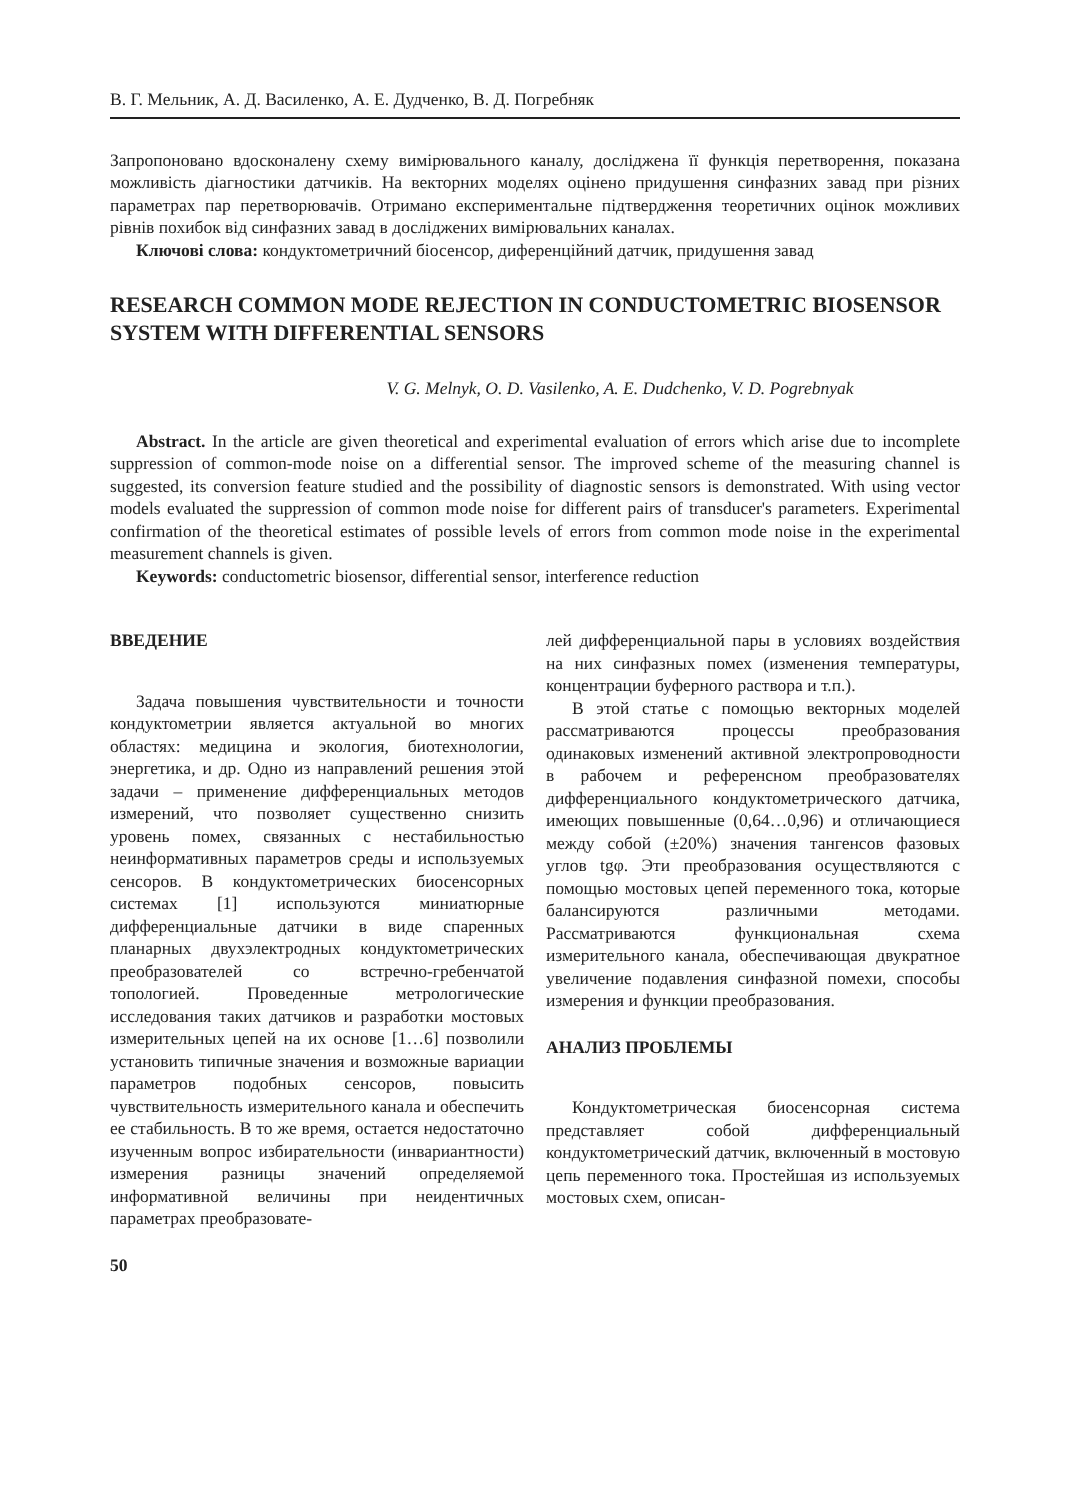В. Г. Мельник, А. Д. Василенко, А. Е. Дудченко, В. Д. Погребняк
Запропоновано вдосконалену схему вимірювального каналу, досліджена її функція перетворення, показана можливість діагностики датчиків. На векторних моделях оцінено придушення синфазних завад при різних параметрах пар перетворювачів. Отримано експериментальне підтвердження теоретичних оцінок можливих рівнів похибок від синфазних завад в досліджених вимірювальних каналах.
Ключові слова: кондуктометричний біосенсор, диференційний датчик, придушення завад
RESEARCH COMMON MODE REJECTION IN CONDUCTOMETRIC BIOSENSOR SYSTEM WITH DIFFERENTIAL SENSORS
V. G. Melnyk, O. D. Vasilenko, A. E. Dudchenko, V. D. Pogrebnyak
Abstract. In the article are given theoretical and experimental evaluation of errors which arise due to incomplete suppression of common-mode noise on a differential sensor. The improved scheme of the measuring channel is suggested, its conversion feature studied and the possibility of diagnostic sensors is demonstrated. With using vector models evaluated the suppression of common mode noise for different pairs of transducer's parameters. Experimental confirmation of the theoretical estimates of possible levels of errors from common mode noise in the experimental measurement channels is given.
Keywords: conductometric biosensor, differential sensor, interference reduction
ВВЕДЕНИЕ
Задача повышения чувствительности и точности кондуктометрии является актуальной во многих областях: медицина и экология, биотехнологии, энергетика, и др. Одно из направлений решения этой задачи – применение дифференциальных методов измерений, что позволяет существенно снизить уровень помех, связанных с нестабильностью неинформативных параметров среды и используемых сенсоров. В кондуктометрических биосенсорных системах [1] используются миниатюрные дифференциальные датчики в виде спаренных планарных двухэлектродных кондуктометрических преобразователей со встречно-гребенчатой топологией. Проведенные метрологические исследования таких датчиков и разработки мостовых измерительных цепей на их основе [1…6] позволили установить типичные значения и возможные вариации параметров подобных сенсоров, повысить чувствительность измерительного канала и обеспечить ее стабильность. В то же время, остается недостаточно изученным вопрос избирательности (инвариантности) измерения разницы значений определяемой информативной величины при неидентичных параметрах преобразовате-
лей дифференциальной пары в условиях воздействия на них синфазных помех (изменения температуры, концентрации буферного раствора и т.п.).
В этой статье с помощью векторных моделей рассматриваются процессы преобразования одинаковых изменений активной электропроводности в рабочем и референсном преобразователях дифференциального кондуктометрического датчика, имеющих повышенные (0,64…0,96) и отличающиеся между собой (±20%) значения тангенсов фазовых углов tgφ. Эти преобразования осуществляются с помощью мостовых цепей переменного тока, которые балансируются различными методами. Рассматриваются функциональная схема измерительного канала, обеспечивающая двукратное увеличение подавления синфазной помехи, способы измерения и функции преобразования.
АНАЛИЗ ПРОБЛЕМЫ
Кондуктометрическая биосенсорная система представляет собой дифференциальный кондуктометрический датчик, включенный в мостовую цепь переменного тока. Простейшая из используемых мостовых схем, описан-
50